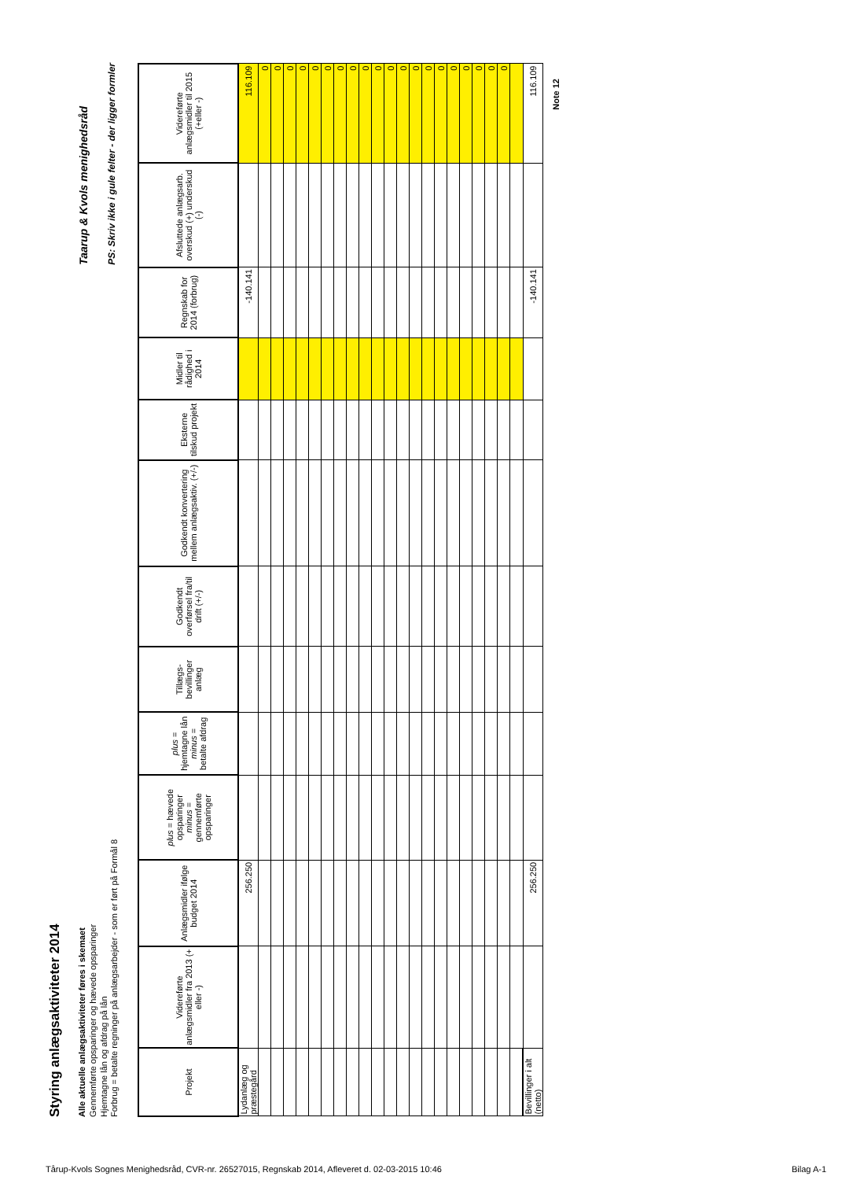Styring anlægsaktiviteter 2014
Alle aktuelle anlægsaktiviteter føres i skemaet
Gennemførte opsparinger og hævede opsparinger
Hjemtagne lån og afdrag på lån
Forbrug = betalte regninger på anlægsarbejder - som er ført på Formål 8
Taarup & Kvols menighedsråd
PS: Skriv ikke i gule felter - der ligger formler
| Projekt | Videreførte anlægsmidler fra 2013 (+ eller -) | Anlægsmidler ifølge budget 2014 | plus = hævede opsparinger minus = gennemførte opsparinger | plus = hjemtagne lån minus = betalte afdrag | Tillægs-bevillinger anlæg | Godkendt overførsel fra/til drift (+/-) | Godkendt konvertering mellem anlægsaktiv. (+/-) | Eksterne tilskud projekt | Midler til rådighed i 2014 | Regnskab for 2014 (forbrug) | Afsluttede anlægsarb. overskud (+) underskud (-) | Videreførte anlægsmidler til 2015 (+eller -) |
| --- | --- | --- | --- | --- | --- | --- | --- | --- | --- | --- | --- | --- |
| Lydanlæg og præstegård | | 256.250 | | | | | | | | -140.141 | | 116.109 |
| | | | | | | | | | | | | 0 |
| | | | | | | | | | | | | 0 |
| | | | | | | | | | | | | 0 |
| | | | | | | | | | | | | 0 |
| | | | | | | | | | | | | 0 |
| | | | | | | | | | | | | 0 |
| | | | | | | | | | | | | 0 |
| | | | | | | | | | | | | 0 |
| | | | | | | | | | | | | 0 |
| | | | | | | | | | | | | 0 |
| | | | | | | | | | | | | 0 |
| | | | | | | | | | | | | 0 |
| | | | | | | | | | | | | 0 |
| | | | | | | | | | | | | 0 |
| | | | | | | | | | | | | 0 |
| | | | | | | | | | | | | 0 |
| | | | | | | | | | | | | 0 |
| | | | | | | | | | | | | 0 |
| | | | | | | | | | | | | 0 |
| | | | | | | | | | | | | 0 |
| Bevillinger i alt (netto) | | 256.250 | | | | | | | | -140.141 | | 116.109 |
Note 12
Tårup-Kvols Sognes Menighedsråd, CVR-nr. 26527015, Regnskab 2014, Afleveret d. 02-03-2015 10:46 Bilag A-1